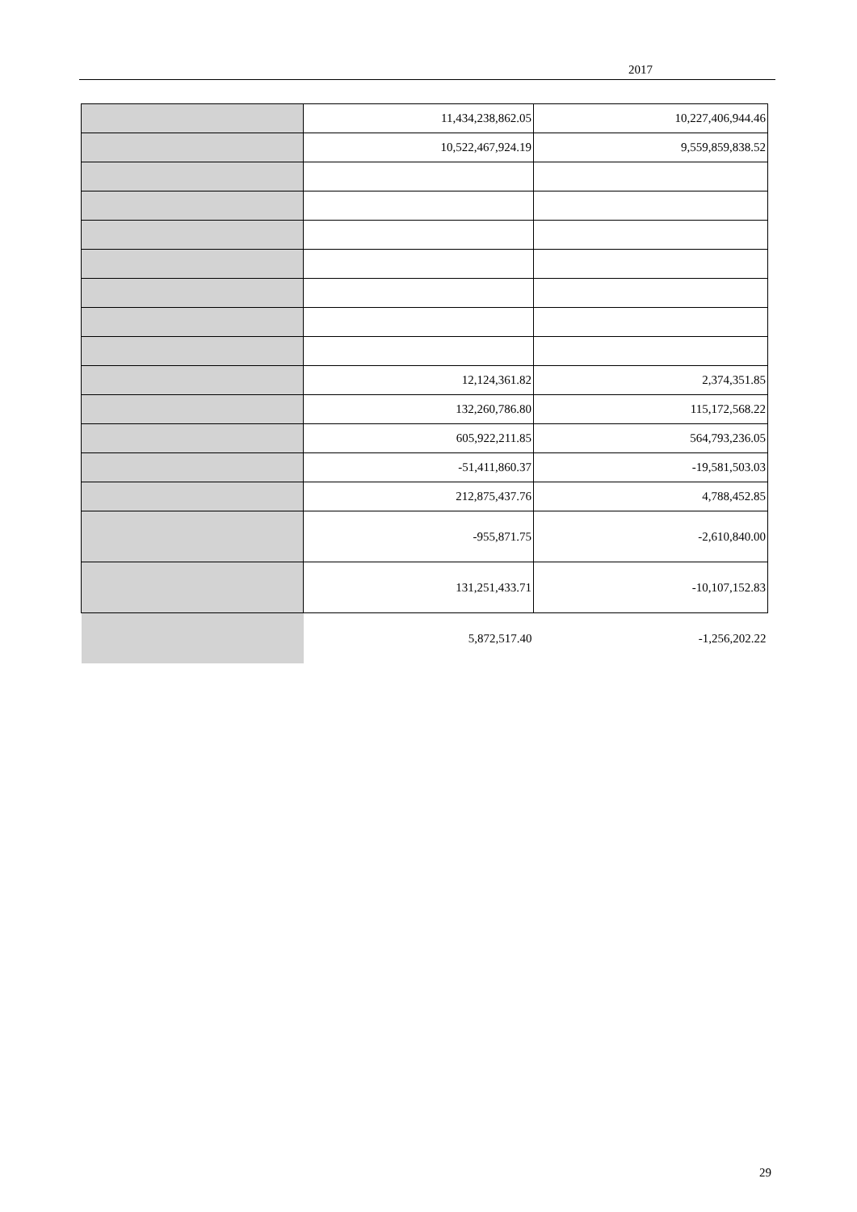2017
| | 11,434,238,862.05 | 10,227,406,944.46 |
| | 10,522,467,924.19 | 9,559,859,838.52 |
| | 12,124,361.82 | 2,374,351.85 |
| | 132,260,786.80 | 115,172,568.22 |
| | 605,922,211.85 | 564,793,236.05 |
| | -51,411,860.37 | -19,581,503.03 |
| | 212,875,437.76 | 4,788,452.85 |
| | -955,871.75 | -2,610,840.00 |
| | 131,251,433.71 | -10,107,152.83 |
| | 5,872,517.40 | -1,256,202.22 |
29